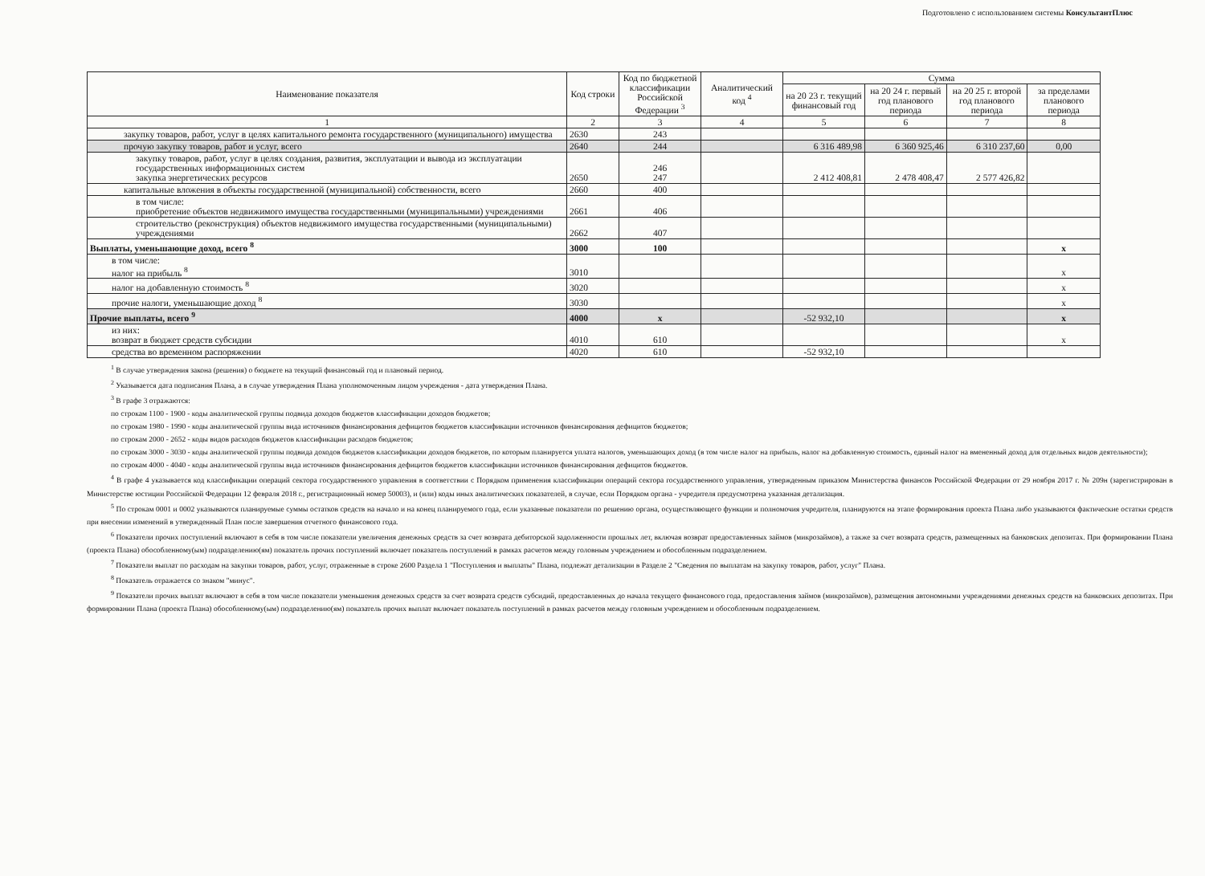Подготовлено с использованием системы КонсультантПлюс
| Наименование показателя | Код строки | Код по бюджетной классификации Российской Федерации <sup>3</sup> | Аналитический код <sup>4</sup> | Сумма | | | |
| --- | --- | --- | --- | --- | --- | --- | --- |
| | | | | на 20 23 г. текущий финансовый год | на 20 24 г. первый год планового периода | на 20 25 г. второй год планового периода | за пределами планового периода |
| 1 | 2 | 3 | 4 | 5 | 6 | 7 | 8 |
| закупку товаров, работ, услуг в целях капитального ремонта государственного (муниципального) имущества | 2630 | 243 | | | | | |
| прочую закупку товаров, работ и услуг, всего | 2640 | 244 | | 6 316 489,98 | 6 360 925,46 | 6 310 237,60 | 0,00 |
| закупку товаров, работ, услуг в целях создания, развития, эксплуатации и вывода из эксплуатации государственных информационных систем закупка энергетических ресурсов | 2650 | 246 247 | | 2 412 408,81 | 2 478 408,47 | 2 577 426,82 | |
| капитальные вложения в объекты государственной (муниципальной) собственности, всего | 2660 | 400 | | | | | |
| в том числе: приобретение объектов недвижимого имущества государственными (муниципальными) учреждениями | 2661 | 406 | | | | | |
| строительство (реконструкция) объектов недвижимого имущества государственными (муниципальными) учреждениями | 2662 | 407 | | | | | |
| Выплаты, уменьшающие доход, всего <sup>8</sup> | 3000 | 100 | | | | | x |
| в том числе: налог на прибыль <sup>8</sup> | 3010 | | | | | | x |
| налог на добавленную стоимость <sup>8</sup> | 3020 | | | | | | x |
| прочие налоги, уменьшающие доход <sup>8</sup> | 3030 | | | | | | x |
| Прочие выплаты, всего <sup>9</sup> | 4000 | x | | -52 932,10 | | | x |
| из них: возврат в бюджет средств субсидии | 4010 | 610 | | | | | x |
| средства во временном распоряжении | 4020 | 610 | | -52 932,10 | | | |
<sup>1</sup> В случае утверждения закона (решения) о бюджете на текущий финансовый год и плановый период.
<sup>2</sup> Указывается дата подписания Плана, а в случае утверждения Плана уполномоченным лицом учреждения - дата утверждения Плана.
<sup>3</sup> В графе 3 отражаются:
по строкам 1100 - 1900 - коды аналитической группы подвида доходов бюджетов классификации доходов бюджетов;
по строкам 1980 - 1990 - коды аналитической группы вида источников финансирования дефицитов бюджетов классификации источников финансирования дефицитов бюджетов;
по строкам 2000 - 2652 - коды видов расходов бюджетов классификации расходов бюджетов;
по строкам 3000 - 3030 - коды аналитической группы подвида доходов бюджетов классификации доходов бюджетов, по которым планируется уплата налогов, уменьшающих доход (в том числе налог на прибыль, налог на добавленную стоимость, единый налог на вмененный доход для отдельных видов деятельности);
по строкам 4000 - 4040 - коды аналитической группы вида источников финансирования дефицитов бюджетов классификации источников финансирования дефицитов бюджетов.
<sup>4</sup> В графе 4 указывается код классификации операций сектора государственного управления в соответствии с Порядком применения классификации операций сектора государственного управления, утвержденным приказом Министерства финансов Российской Федерации от 29 ноября 2017 г. № 209н (зарегистрирован в Министерстве юстиции Российской Федерации 12 февраля 2018 г., регистрационный номер 50003), и (или) коды иных аналитических показателей, в случае, если Порядком органа - учредителя предусмотрена указанная детализация.
<sup>5</sup> По строкам 0001 и 0002 указываются планируемые суммы остатков средств на начало и на конец планируемого года, если указанные показатели по решению органа, осуществляющего функции и полномочия учредителя, планируются на этапе формирования проекта Плана либо указываются фактические остатки средств при внесении изменений в утвержденный План после завершения отчетного финансового года.
<sup>6</sup> Показатели прочих поступлений включают в себя в том числе показатели увеличения денежных средств за счет возврата дебиторской задолженности прошлых лет, включая возврат предоставленных займов (микрозаймов), а также за счет возврата средств, размещенных на банковских депозитах. При формировании Плана (проекта Плана) обособленному(ым) подразделению(ям) показатель прочих поступлений включает показатель поступлений в рамках расчетов между головным учреждением и обособленным подразделением.
<sup>7</sup> Показатели выплат по расходам на закупки товаров, работ, услуг, отраженные в строке 2600 Раздела 1 "Поступления и выплаты" Плана, подлежат детализации в Разделе 2 "Сведения по выплатам на закупку товаров, работ, услуг" Плана.
<sup>8</sup> Показатель отражается со знаком "минус".
<sup>9</sup> Показатели прочих выплат включают в себя в том числе показатели уменьшения денежных средств за счет возврата средств субсидий, предоставленных до начала текущего финансового года, предоставления займов (микрозаймов), размещения автономными учреждениями денежных средств на банковских депозитах. При формировании Плана (проекта Плана) обособленному(ым) подразделению(ям) показатель прочих выплат включает показатель поступлений в рамках расчетов между головным учреждением и обособленным подразделением.